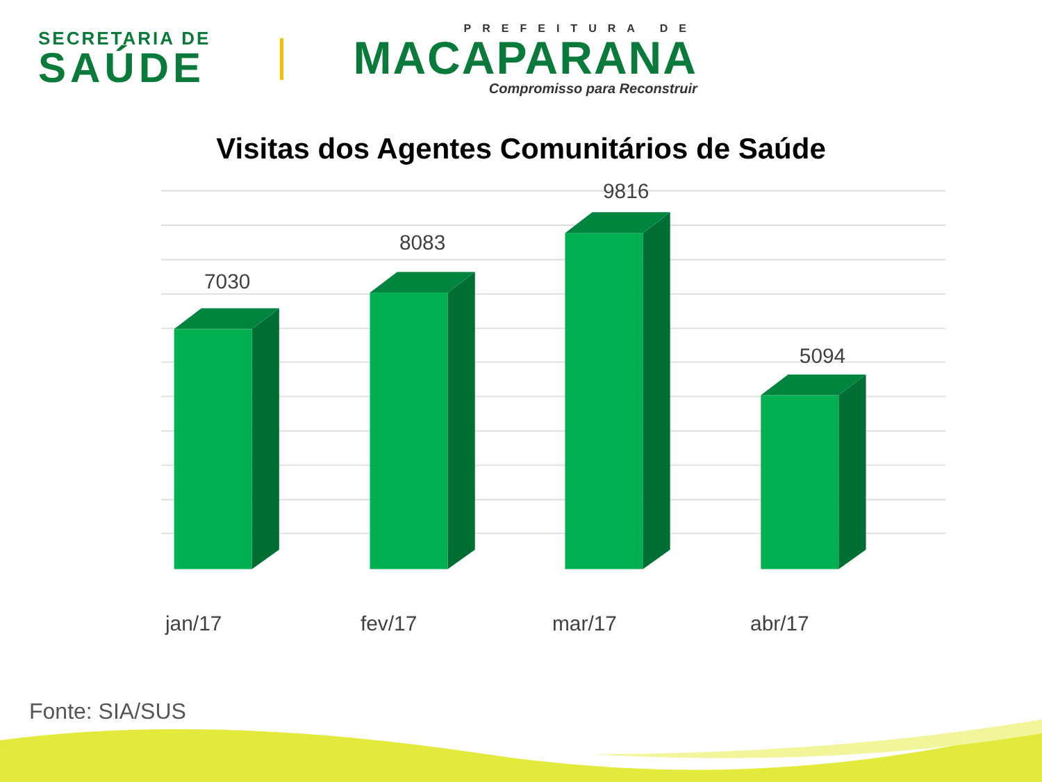SECRETARIA DE
SAÚDE
PREFEITURA DE
MACAPARANA
Compromisso para Reconstruir
Visitas dos Agentes Comunitários de Saúde
7030
8083
9816
5094
jan/17
fev/17
mar/17
abr/17
Fonte: SIA/SUS